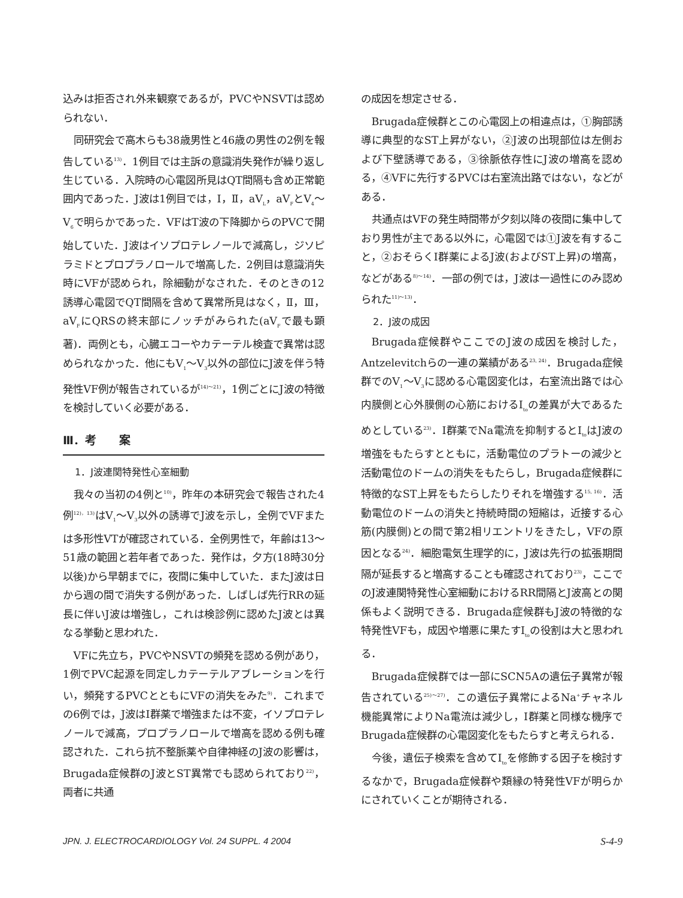込みは拒否され外来観察であるが，PVCやNSVTは認められない．
同研究会で高木らも38歳男性と46歳の男性の2例を報告している<sup>13)</sup>．1例目では主訴の意識消失発作が繰り返し生じている．入院時の心電図所見はQT間隔も含め正常範囲内であった．J波は1例目では，Ⅰ，Ⅱ，aV<sub>L</sub>，aV<sub>F</sub>とV<sub>4</sub>～V<sub>6</sub>で明らかであった．VFはT波の下降脚からのPVCで開始していた．J波はイソプロテレノールで減高し，ジソピラミドとプロプラノロールで増高した．2例目は意識消失時にVFが認められ，除細動がなされた．そのときの12誘導心電図でQT間隔を含めて異常所見はなく，Ⅱ，Ⅲ，aV<sub>F</sub>にQRSの終末部にノッチがみられた(aV<sub>F</sub>で最も顕著)．両例とも，心臓エコーやカテーテル検査で異常は認められなかった．他にもV<sub>1</sub>～V<sub>3</sub>以外の部位にJ波を伴う特発性VF例が報告されているが<sup>14)～21)</sup>，1例ごとにJ波の特徴を検討していく必要がある．
Ⅲ．考　　案
1．J波連関特発性心室細動
我々の当初の4例と<sup>10)</sup>，昨年の本研究会で報告された4例<sup>12)，13)</sup>はV<sub>1</sub>～V<sub>3</sub>以外の誘導でJ波を示し，全例でVFまたは多形性VTが確認されている．全例男性で，年齢は13～51歳の範囲と若年者であった．発作は，夕方(18時30分以後)から早朝までに，夜間に集中していた．またJ波は日から週の間で消失する例があった．しばしば先行RRの延長に伴いJ波は増強し，これは検診例に認めたJ波とは異なる挙動と思われた．
VFに先立ち，PVCやNSVTの頻発を認める例があり，1例でPVC起源を同定しカテーテルアブレーションを行い，頻発するPVCとともにVFの消失をみた<sup>9)</sup>．これまでの6例では，J波はⅠ群薬で増強または不変，イソプロテレノールで減高，プロプラノロールで増高を認める例も確認された．これら抗不整脈薬や自律神経のJ波の影響は，Brugada症候群のJ波とST異常でも認められており<sup>22)</sup>，両者に共通
の成因を想定させる．
Brugada症候群とこの心電図上の相違点は，①胸部誘導に典型的なST上昇がない，②J波の出現部位は左側および下壁誘導である，③徐脈依存性にJ波の増高を認める，④VFに先行するPVCは右室流出路ではない，などがある．
共通点はVFの発生時間帯が夕刻以降の夜間に集中しており男性が主である以外に，心電図では①J波を有すること，②おそらくⅠ群薬によるJ波(およびST上昇)の増高，などがある<sup>8)～14)</sup>．一部の例では，J波は一過性にのみ認められた<sup>11)～13)</sup>．
2．J波の成因
Brugada症候群やここでのJ波の成因を検討した，Antzelevitchらの一連の業績がある<sup>23, 24)</sup>．Brugada症候群でのV<sub>1</sub>～V<sub>3</sub>に認める心電図変化は，右室流出路では心内膜側と心外膜側の心筋におけるI<sub>to</sub>の差異が大であるためとしている<sup>23)</sup>．Ⅰ群薬でNa電流を抑制するとI<sub>to</sub>はJ波の増強をもたらすとともに，活動電位のプラトーの減少と活動電位のドームの消失をもたらし，Brugada症候群に特徴的なST上昇をもたらしたりそれを増強する<sup>15, 16)</sup>．活動電位のドームの消失と持続時間の短縮は，近接する心筋(内膜側)との間で第2相リエントリをきたし，VFの原因となる<sup>24)</sup>．細胞電気生理学的に，J波は先行の拡張期間隔が延長すると増高することも確認されており<sup>23)</sup>，ここでのJ波連関特発性心室細動におけるRR間隔とJ波高との関係もよく説明できる．Brugada症候群もJ波の特徴的な特発性VFも，成因や増悪に果たすI<sub>to</sub>の役割は大と思われる．
Brugada症候群では一部にSCN5Aの遺伝子異常が報告されている<sup>25)～27)</sup>．この遺伝子異常によるNa<sup>+</sup>チャネル機能異常によりNa電流は減少し，Ⅰ群薬と同様な機序でBrugada症候群の心電図変化をもたらすと考えられる．
今後，遺伝子検索を含めてI<sub>to</sub>を修飾する因子を検討するなかで，Brugada症候群や類縁の特発性VFが明らかにされていくことが期待される．
JPN. J. ELECTROCARDIOLOGY Vol. 24 SUPPL. 4 2004 S-4-9